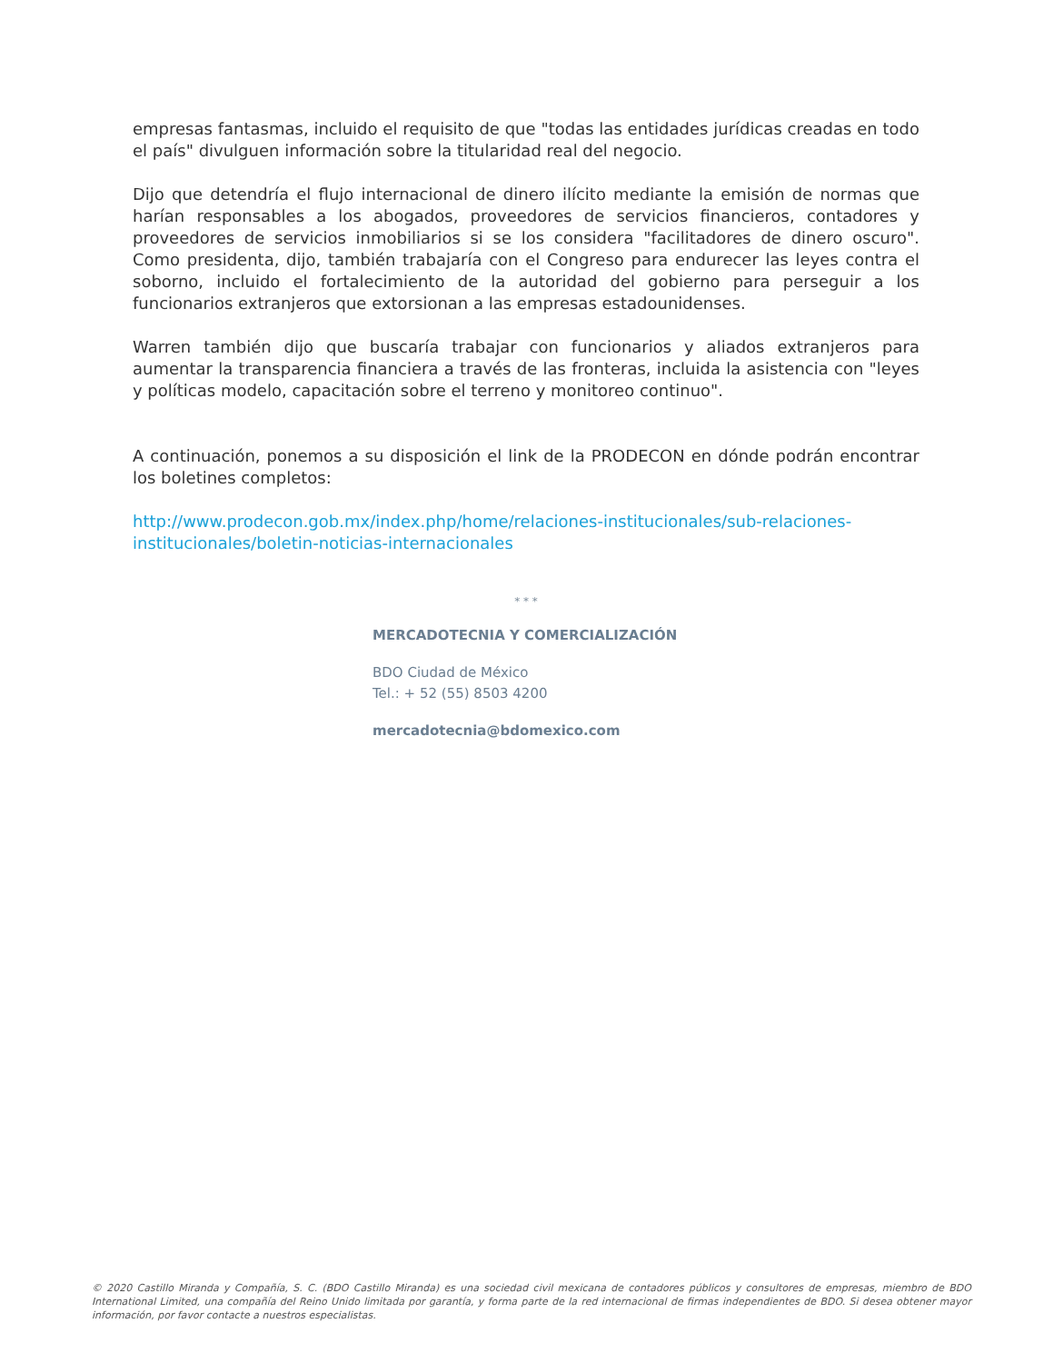empresas fantasmas, incluido el requisito de que "todas las entidades jurídicas creadas en todo el país" divulguen información sobre la titularidad real del negocio.
Dijo que detendría el flujo internacional de dinero ilícito mediante la emisión de normas que harían responsables a los abogados, proveedores de servicios financieros, contadores y proveedores de servicios inmobiliarios si se los considera "facilitadores de dinero oscuro". Como presidenta, dijo, también trabajaría con el Congreso para endurecer las leyes contra el soborno, incluido el fortalecimiento de la autoridad del gobierno para perseguir a los funcionarios extranjeros que extorsionan a las empresas estadounidenses.
Warren también dijo que buscaría trabajar con funcionarios y aliados extranjeros para aumentar la transparencia financiera a través de las fronteras, incluida la asistencia con "leyes y políticas modelo, capacitación sobre el terreno y monitoreo continuo".
A continuación, ponemos a su disposición el link de la PRODECON en dónde podrán encontrar los boletines completos:
http://www.prodecon.gob.mx/index.php/home/relaciones-institucionales/sub-relaciones-institucionales/boletin-noticias-internacionales
* * *
MERCADOTECNIA Y COMERCIALIZACIÓN
BDO Ciudad de México
Tel.: + 52 (55) 8503 4200
mercadotecnia@bdomexico.com
© 2020 Castillo Miranda y Compañía, S. C. (BDO Castillo Miranda) es una sociedad civil mexicana de contadores públicos y consultores de empresas, miembro de BDO International Limited, una compañía del Reino Unido limitada por garantía, y forma parte de la red internacional de firmas independientes de BDO. Si desea obtener mayor información, por favor contacte a nuestros especialistas.